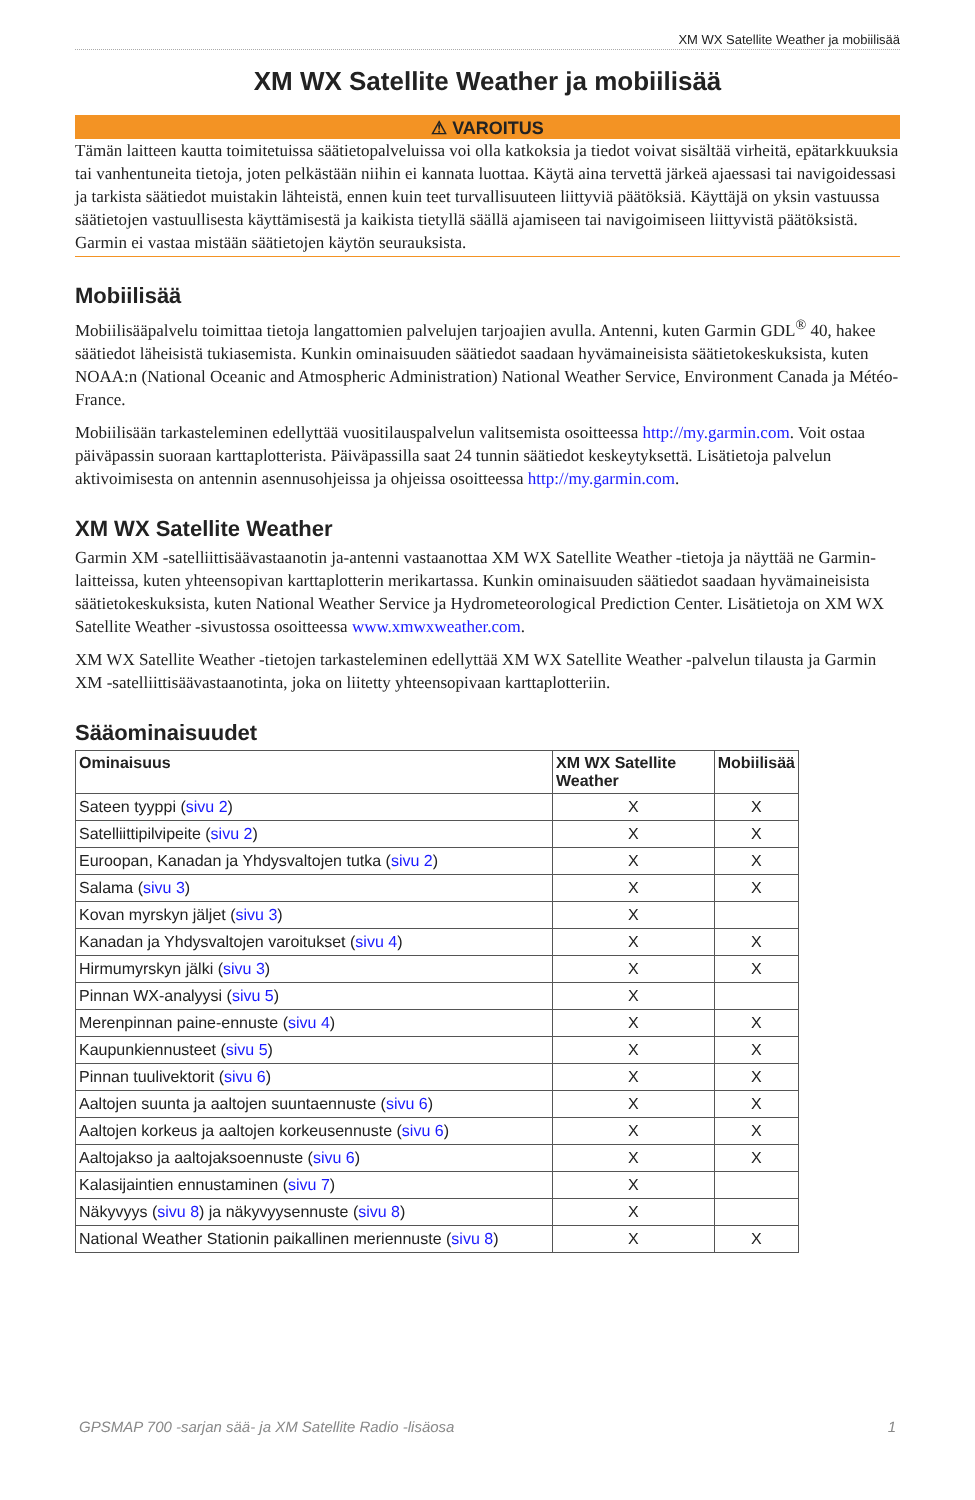XM WX Satellite Weather ja mobiilisää
XM WX Satellite Weather ja mobiilisää
⚠ VAROITUS
Tämän laitteen kautta toimitetuissa säätietopalveluissa voi olla katkoksia ja tiedot voivat sisältää virheitä, epätarkkuuksia tai vanhentuneita tietoja, joten pelkästään niihin ei kannata luottaa. Käytä aina tervettä järkeä ajaessasi tai navigoidessasi ja tarkista säätiedot muistakin lähteistä, ennen kuin teet turvallisuuteen liittyviä päätöksiä. Käyttäjä on yksin vastuussa säätietojen vastuullisesta käyttämisestä ja kaikista tietyllä säällä ajamiseen tai navigoimiseen liittyvistä päätöksistä. Garmin ei vastaa mistään säätietojen käytön seurauksista.
Mobiilisää
Mobiilisääpalvelu toimittaa tietoja langattomien palvelujen tarjoajien avulla. Antenni, kuten Garmin GDL<sup>®</sup> 40, hakee säätiedot läheisistä tukiasemista. Kunkin ominaisuuden säätiedot saadaan hyvämaineisista säätietokeskuksista, kuten NOAA:n (National Oceanic and Atmospheric Administration) National Weather Service, Environment Canada ja Météo-France.
Mobiilisään tarkasteleminen edellyttää vuositilauspalvelun valitsemista osoitteessa http://my.garmin.com. Voit ostaa päiväpassin suoraan karttaplotterista. Päiväpassilla saat 24 tunnin säätiedot keskeytyksettä. Lisätietoja palvelun aktivoimisesta on antennin asennusohjeissa ja ohjeissa osoitteessa http://my.garmin.com.
XM WX Satellite Weather
Garmin XM -satelliittisäävastaanotin ja-antenni vastaanottaa XM WX Satellite Weather -tietoja ja näyttää ne Garmin-laitteissa, kuten yhteensopivan karttaplotterin merikartassa. Kunkin ominaisuuden säätiedot saadaan hyvämaineisista säätietokeskuksista, kuten National Weather Service ja Hydrometeorological Prediction Center. Lisätietoja on XM WX Satellite Weather -sivustossa osoitteessa www.xmwxweather.com.
XM WX Satellite Weather -tietojen tarkasteleminen edellyttää XM WX Satellite Weather -palvelun tilausta ja Garmin XM -satelliittisäävastaanotinta, joka on liitetty yhteensopivaan karttaplotteriin.
Sääominaisuudet
| Ominaisuus | XM WX Satellite Weather | Mobiilisää |
| --- | --- | --- |
| Sateen tyyppi ( sivu 2 ) | X | X |
| Satelliittipilvipeite ( sivu 2 ) | X | X |
| Euroopan, Kanadan ja Yhdysvaltojen tutka ( sivu 2 ) | X | X |
| Salama ( sivu 3 ) | X | X |
| Kovan myrskyn jäljet ( sivu 3 ) | X | |
| Kanadan ja Yhdysvaltojen varoitukset ( sivu 4 ) | X | X |
| Hirmumyrskyn jälki ( sivu 3 ) | X | X |
| Pinnan WX-analyysi ( sivu 5 ) | X | |
| Merenpinnan paine-ennuste ( sivu 4 ) | X | X |
| Kaupunkiennusteet ( sivu 5 ) | X | X |
| Pinnan tuulivektorit ( sivu 6 ) | X | X |
| Aaltojen suunta ja aaltojen suuntaennuste ( sivu 6 ) | X | X |
| Aaltojen korkeus ja aaltojen korkeusennuste ( sivu 6 ) | X | X |
| Aaltojakso ja aaltojaksoennuste ( sivu 6 ) | X | X |
| Kalasijaintien ennustaminen ( sivu 7 ) | X | |
| Näkyvyys ( sivu 8 ) ja näkyvyysennuste ( sivu 8 ) | X | |
| National Weather Stationin paikallinen meriennuste ( sivu 8 ) | X | X |
GPSMAP 700 -sarjan sää- ja XM Satellite Radio -lisäosa 1